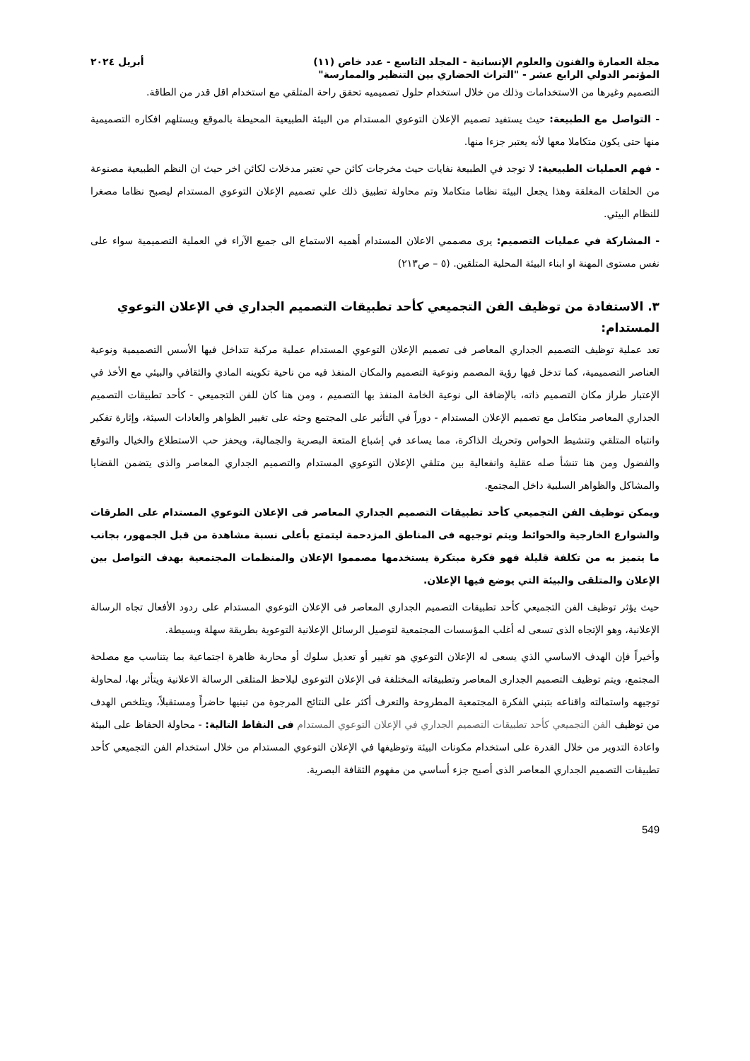مجلة العمارة والفنون والعلوم الإنسانية - المجلد التاسع - عدد خاص (١١) أبريل ٢٠٢٤
المؤتمر الدولي الرابع عشر - "التراث الحضاري بين التنظير والممارسة"
التصميم وغيرها من الاستخدامات وذلك من خلال استخدام حلول تصميميه تحقق راحة المتلقي مع استخدام اقل قدر من الطاقة.
- التواصل مع الطبيعة: حيث يستفيد تصميم الإعلان التوعوي المستدام من البيئة الطبيعية المحيطة بالموقع ويستلهم افكاره التصميمية منها حتى يكون متكاملا معها لأنه يعتبر جزءا منها.
- فهم العمليات الطبيعية: لا توجد في الطبيعة نفايات حيث مخرجات كائن حي تعتبر مدخلات لكائن اخر حيث ان النظم الطبيعية مصنوعة من الحلقات المغلقة وهذا يجعل البيئة نظاما متكاملا وتم محاولة تطبيق ذلك علي تصميم الإعلان التوعوي المستدام ليصبح نظاما مصغرا للنظام البيئي.
- المشاركة في عمليات التصميم: يرى مصممي الاعلان المستدام أهميه الاستماع الى جميع الآراء في العملية التصميمية سواء على نفس مستوى المهنة او ابناء البيئة المحلية المتلقين. (٥ – ص٢١٣)
٣. الاستفادة من توظيف الفن التجميعي كأحد تطبيقات التصميم الجداري في الإعلان التوعوي المستدام:
تعد عملية توظيف التصميم الجداري المعاصر فى تصميم الإعلان التوعوي المستدام عملية مركبة تتداخل فيها الأسس التصميمية ونوعية العناصر التصميمية، كما تدخل فيها رؤية المصمم ونوعية التصميم والمكان المنفذ فيه من ناحية تكوينه المادي والثقافي والبيئي مع الأخذ في الإعتبار طراز مكان التصميم ذاته، بالإضافة الى نوعية الخامة المنفذ بها التصميم ، ومن هنا كان للفن التجميعي - كأحد تطبيقات التصميم الجداري المعاصر متكامل مع تصميم الإعلان المستدام - دوراً في التأثير على المجتمع وحثه على تغيير الظواهر والعادات السيئة، وإثارة تفكير وانتباه المتلقي وتنشيط الحواس وتحريك الذاكرة، مما يساعد في إشباع المتعة البصرية والجمالية، ويحفز حب الاستطلاع والخيال والتوقع والفضول ومن هنا تنشأ صله عقلية وانفعالية بين متلقي الإعلان التوعوي المستدام والتصميم الجداري المعاصر والذى يتضمن القضايا والمشاكل والظواهر السلبية داخل المجتمع.
ويمكن توظيف الفن التجميعي كأحد تطبيقات التصميم الجداري المعاصر فى الإعلان التوعوي المستدام على الطرقات والشوارع الخارجية والحوائط ويتم توجيهه فى المناطق المزدحمة ليتمتع بأعلى نسبة مشاهدة من قبل الجمهور، بجانب ما يتميز به من تكلفة قليلة فهو فكرة مبتكرة يستخدمها مصمموا الإعلان والمنظمات المجتمعية بهدف التواصل بين الإعلان والمتلقى والبيئة التي يوضع فيها الإعلان.
حيث يؤثر توظيف الفن التجميعي كأحد تطبيقات التصميم الجداري المعاصر فى الإعلان التوعوي المستدام على ردود الأفعال تجاه الرسالة الإعلانية، وهو الإتجاه الذى تسعى له أغلب المؤسسات المجتمعية لتوصيل الرسائل الإعلانية التوعوية بطريقة سهلة وبسيطة.
وأخيراً فإن الهدف الاساسي الذي يسعى له الإعلان التوعوي هو تغيير أو تعديل سلوك أو محاربة ظاهرة اجتماعية بما يتناسب مع مصلحة المجتمع، ويتم توظيف التصميم الجدارى المعاصر وتطبيقاته المختلفة فى الإعلان التوعوى ليلاحظ المتلقى الرسالة الاعلانية ويتأثر بها، لمحاولة توجيهه واستمالته واقناعه بتبني الفكرة المجتمعية المطروحة والتعرف أكثر على النتائج المرجوة من تبنيها حاضراً ومستقبلاً، ويتلخص الهدف من توظيف الفن التجميعي كأحد تطبيقات التصميم الجداري في الإعلان التوعوي المستدام فى النقاط التالية: - محاولة الحفاظ على البيئة واعادة التدوير من خلال القدرة على استخدام مكونات البيئة وتوظيفها في الإعلان التوعوي المستدام من خلال استخدام الفن التجميعي كأحد تطبيقات التصميم الجداري المعاصر الذى أصبح جزء أساسي من مفهوم الثقافة البصرية.
549